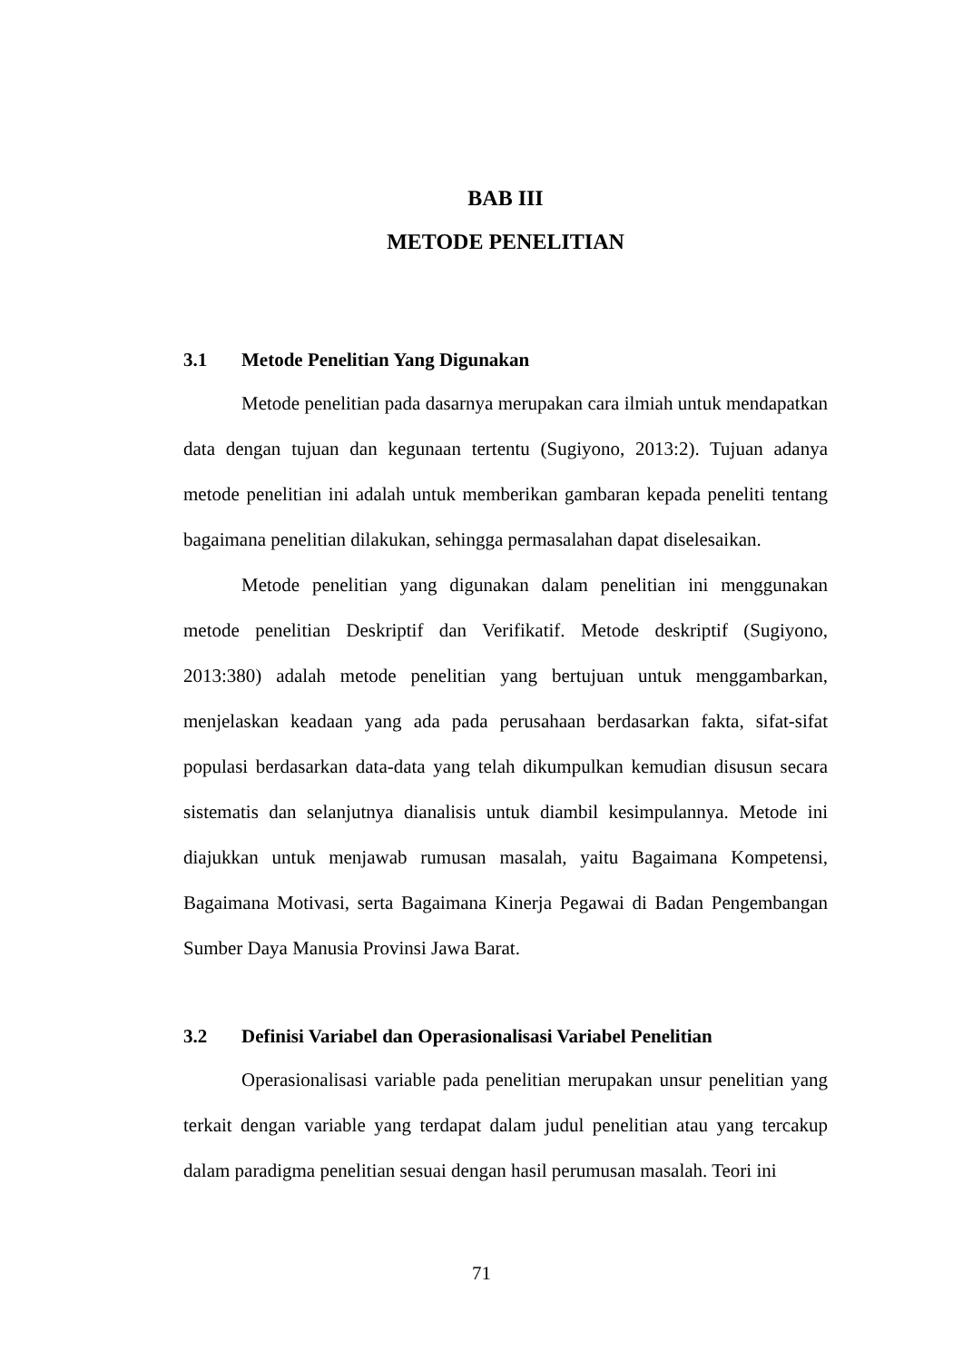BAB III
METODE PENELITIAN
3.1 Metode Penelitian Yang Digunakan
Metode penelitian pada dasarnya merupakan cara ilmiah untuk mendapatkan data dengan tujuan dan kegunaan tertentu (Sugiyono, 2013:2). Tujuan adanya metode penelitian ini adalah untuk memberikan gambaran kepada peneliti tentang bagaimana penelitian dilakukan, sehingga permasalahan dapat diselesaikan.
Metode penelitian yang digunakan dalam penelitian ini menggunakan metode penelitian Deskriptif dan Verifikatif. Metode deskriptif (Sugiyono, 2013:380) adalah metode penelitian yang bertujuan untuk menggambarkan, menjelaskan keadaan yang ada pada perusahaan berdasarkan fakta, sifat-sifat populasi berdasarkan data-data yang telah dikumpulkan kemudian disusun secara sistematis dan selanjutnya dianalisis untuk diambil kesimpulannya. Metode ini diajukkan untuk menjawab rumusan masalah, yaitu Bagaimana Kompetensi, Bagaimana Motivasi, serta Bagaimana Kinerja Pegawai di Badan Pengembangan Sumber Daya Manusia Provinsi Jawa Barat.
3.2 Definisi Variabel dan Operasionalisasi Variabel Penelitian
Operasionalisasi variable pada penelitian merupakan unsur penelitian yang terkait dengan variable yang terdapat dalam judul penelitian atau yang tercakup dalam paradigma penelitian sesuai dengan hasil perumusan masalah. Teori ini
71